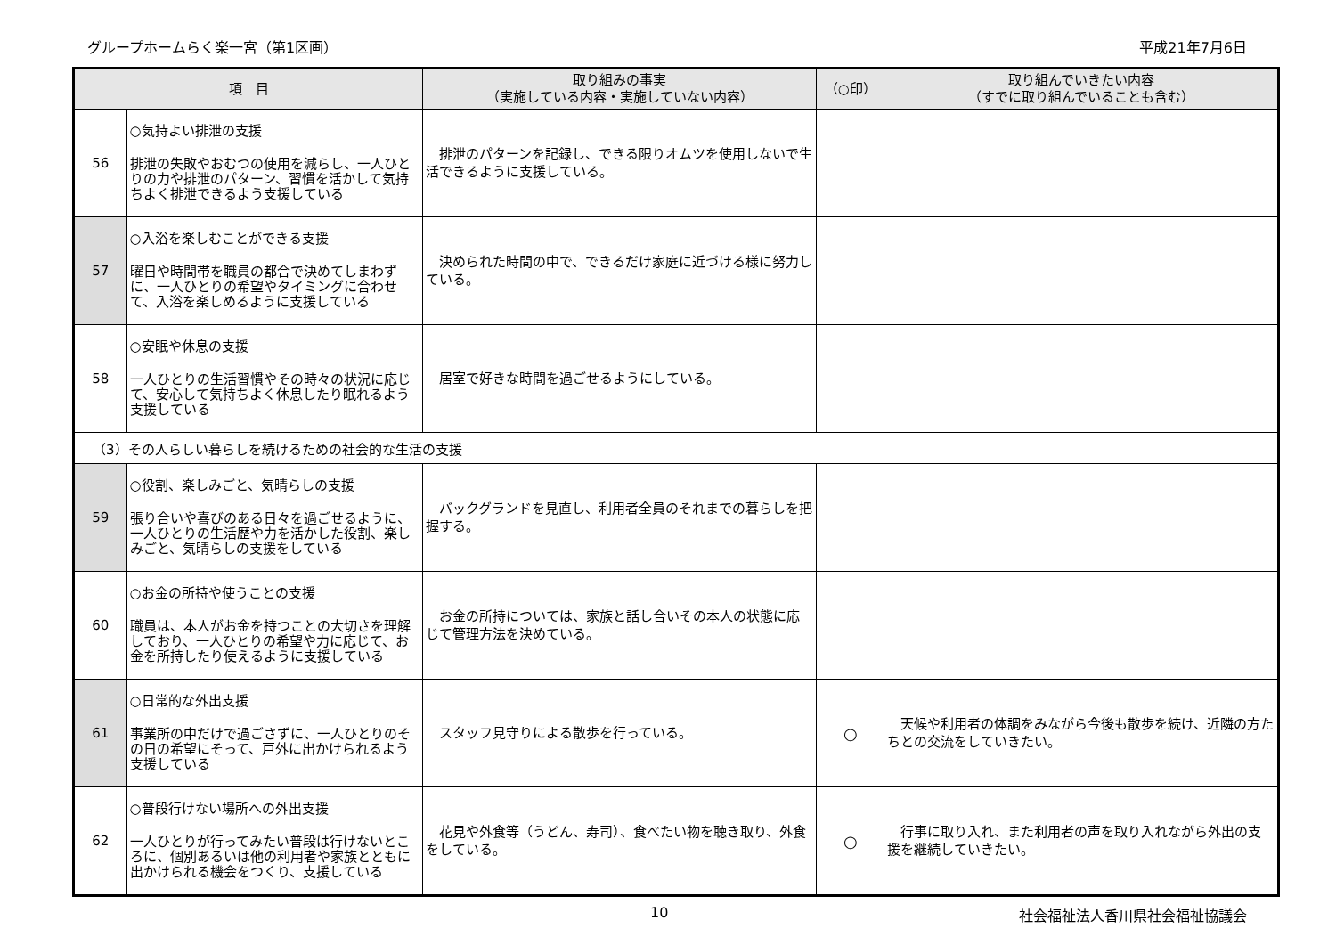グループホームらく楽一宮（第1区画） 平成21年7月6日
| 項 目 | | 取り組みの事実 （実施している内容・実施していない内容） | （○印） | 取り組んでいきたい内容 （すでに取り組んでいることも含む） |
| --- | --- | --- | --- | --- |
| 56 | ○気持よい排泄の支援 排泄の失敗やおむつの使用を減らし、一人ひとりの力や排泄のパターン、習慣を活かして気持ちよく排泄できるよう支援している | 排泄のパターンを記録し、できる限りオムツを使用しないで生活できるように支援している。 | | |
| 57 | ○入浴を楽しむことができる支援 曜日や時間帯を職員の都合で決めてしまわずに、一人ひとりの希望やタイミングに合わせて、入浴を楽しめるように支援している | 決められた時間の中で、できるだけ家庭に近づける様に努力している。 | | |
| 58 | ○安眠や休息の支援 一人ひとりの生活習慣やその時々の状況に応じて、安心して気持ちよく休息したり眠れるよう支援している | 居室で好きな時間を過ごせるようにしている。 | | |
| （3）その人らしい暮らしを続けるための社会的な生活の支援 | | | | |
| 59 | ○役割、楽しみごと、気晴らしの支援 張り合いや喜びのある日々を過ごせるように、一人ひとりの生活歴や力を活かした役割、楽しみごと、気晴らしの支援をしている | バックグランドを見直し、利用者全員のそれまでの暮らしを把握する。 | | |
| 60 | ○お金の所持や使うことの支援 職員は、本人がお金を持つことの大切さを理解しており、一人ひとりの希望や力に応じて、お金を所持したり使えるように支援している | お金の所持については、家族と話し合いその本人の状態に応じて管理方法を決めている。 | | |
| 61 | ○日常的な外出支援 事業所の中だけで過ごさずに、一人ひとりのその日の希望にそって、戸外に出かけられるよう支援している | スタッフ見守りによる散歩を行っている。 | ○ | 天候や利用者の体調をみながら今後も散歩を続け、近隣の方たちとの交流をしていきたい。 |
| 62 | ○普段行けない場所への外出支援 一人ひとりが行ってみたい普段は行けないところに、個別あるいは他の利用者や家族とともに出かけられる機会をつくり、支援している | 花見や外食等（うどん、寿司）、食べたい物を聴き取り、外食をしている。 | ○ | 行事に取り入れ、また利用者の声を取り入れながら外出の支援を継続していきたい。 |
10 社会福祉法人香川県社会福祉協議会